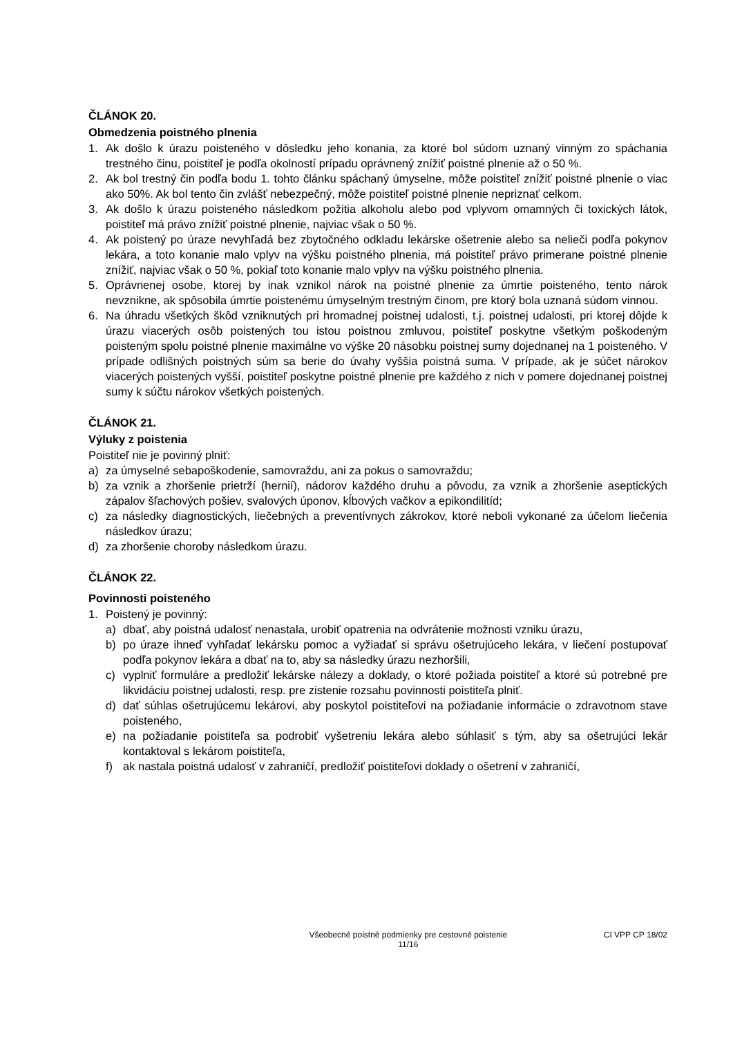ČLÁNOK 20.
Obmedzenia poistného plnenia
1. Ak došlo k úrazu poisteného v dôsledku jeho konania, za ktoré bol súdom uznaný vinným zo spáchania trestného činu, poistiteľ je podľa okolností prípadu oprávnený znížiť poistné plnenie až o 50 %.
2. Ak bol trestný čin podľa bodu 1. tohto článku spáchaný úmyselne, môže poistiteľ znížiť poistné plnenie o viac ako 50%. Ak bol tento čin zvlášť nebezpečný, môže poistiteľ poistné plnenie nepriznať celkom.
3. Ak došlo k úrazu poisteného následkom požitia alkoholu alebo pod vplyvom omamných či toxických látok, poistiteľ má právo znížiť poistné plnenie, najviac však o 50 %.
4. Ak poistený po úraze nevyhľadá bez zbytočného odkladu lekárske ošetrenie alebo sa nelieči podľa pokynov lekára, a toto konanie malo vplyv na výšku poistného plnenia, má poistiteľ právo primerane poistné plnenie znížiť, najviac však o 50 %, pokiaľ toto konanie malo vplyv na výšku poistného plnenia.
5. Oprávnenej osobe, ktorej by inak vznikol nárok na poistné plnenie za úmrtie poisteného, tento nárok nevznikne, ak spôsobila úmrtie poistenému úmyselným trestným činom, pre ktorý bola uznaná súdom vinnou.
6. Na úhradu všetkých škôd vzniknutých pri hromadnej poistnej udalosti, t.j. poistnej udalosti, pri ktorej dôjde k úrazu viacerých osôb poistených tou istou poistnou zmluvou, poistiteľ poskytne všetkým poškodeným poisteným spolu poistné plnenie maximálne vo výške 20 násobku poistnej sumy dojednanej na 1 poisteného. V prípade odlišných poistných súm sa berie do úvahy vyššia poistná suma. V prípade, ak je súčet nárokov viacerých poistených vyšší, poistiteľ poskytne poistné plnenie pre každého z nich v pomere dojednanej poistnej sumy k súčtu nárokov všetkých poistených.
ČLÁNOK 21.
Výluky z poistenia
Poistiteľ nie je povinný plniť:
a) za úmyselné sebapoškodenie, samovraždu, ani za pokus o samovraždu;
b) za vznik a zhoršenie prietrží (hernií), nádorov každého druhu a pôvodu, za vznik a zhoršenie aseptických zápalov šľachových pošiev, svalových úponov, kĺbových vačkov a epikondilitíd;
c) za následky diagnostických, liečebných a preventívnych zákrokov, ktoré neboli vykonané za účelom liečenia následkov úrazu;
d) za zhoršenie choroby následkom úrazu.
ČLÁNOK 22.
Povinnosti poisteného
1. Poistený je povinný:
a) dbať, aby poistná udalosť nenastala, urobiť opatrenia na odvrátenie možnosti vzniku úrazu,
b) po úraze ihneď vyhľadať lekársku pomoc a vyžiadať si správu ošetrujúceho lekára, v liečení postupovať podľa pokynov lekára a dbať na to, aby sa následky úrazu nezhoršili,
c) vyplniť formuláre a predložiť lekárske nálezy a doklady, o ktoré požiada poistiteľ a ktoré sú potrebné pre likvidáciu poistnej udalosti, resp. pre zistenie rozsahu povinnosti poistiteľa plniť.
d) dať súhlas ošetrujúcemu lekárovi, aby poskytol poistiteľovi na požiadanie informácie o zdravotnom stave poisteného,
e) na požiadanie poistiteľa sa podrobiť vyšetreniu lekára alebo súhlasiť s tým, aby sa ošetrujúci lekár kontaktoval s lekárom poistiteľa,
f) ak nastala poistná udalosť v zahraničí, predložiť poistiteľovi doklady o ošetrení v zahraničí,
Všeobecné poistné podmienky pre cestovné poistenie
11/16 CI VPP CP 18/02